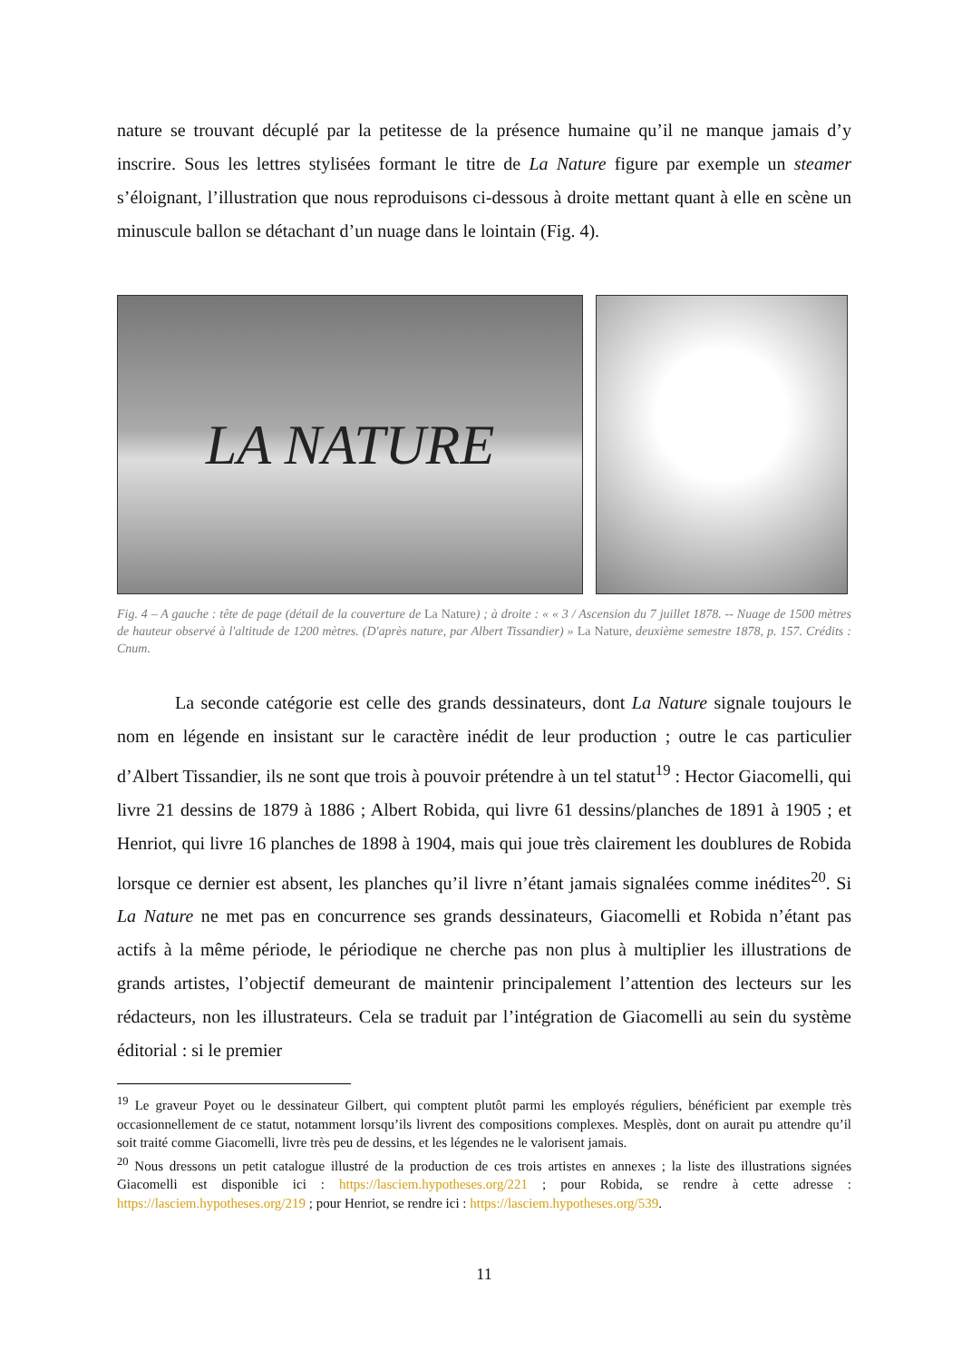nature se trouvant décuplé par la petitesse de la présence humaine qu’il ne manque jamais d’y inscrire. Sous les lettres stylisées formant le titre de La Nature figure par exemple un steamer s’éloignant, l’illustration que nous reproduisons ci-dessous à droite mettant quant à elle en scène un minuscule ballon se détachant d’un nuage dans le lointain (Fig. 4).
LA NATURE
Fig. 4 – A gauche : tête de page (détail de la couverture de La Nature) ; à droite : « « 3 / Ascension du 7 juillet 1878. -- Nuage de 1500 mètres de hauteur observé à l'altitude de 1200 mètres. (D'après nature, par Albert Tissandier) » La Nature, deuxième semestre 1878, p. 157. Crédits : Cnum.
La seconde catégorie est celle des grands dessinateurs, dont La Nature signale toujours le nom en légende en insistant sur le caractère inédit de leur production ; outre le cas particulier d’Albert Tissandier, ils ne sont que trois à pouvoir prétendre à un tel statut<sup>19</sup> : Hector Giacomelli, qui livre 21 dessins de 1879 à 1886 ; Albert Robida, qui livre 61 dessins/planches de 1891 à 1905 ; et Henriot, qui livre 16 planches de 1898 à 1904, mais qui joue très clairement les doublures de Robida lorsque ce dernier est absent, les planches qu’il livre n’étant jamais signalées comme inédites<sup>20</sup>. Si La Nature ne met pas en concurrence ses grands dessinateurs, Giacomelli et Robida n’étant pas actifs à la même période, le périodique ne cherche pas non plus à multiplier les illustrations de grands artistes, l’objectif demeurant de maintenir principalement l’attention des lecteurs sur les rédacteurs, non les illustrateurs. Cela se traduit par l’intégration de Giacomelli au sein du système éditorial : si le premier
<sup>19</sup> Le graveur Poyet ou le dessinateur Gilbert, qui comptent plutôt parmi les employés réguliers, bénéficient par exemple très occasionnellement de ce statut, notamment lorsqu’ils livrent des compositions complexes. Mesplès, dont on aurait pu attendre qu’il soit traité comme Giacomelli, livre très peu de dessins, et les légendes ne le valorisent jamais.
<sup>20</sup> Nous dressons un petit catalogue illustré de la production de ces trois artistes en annexes ; la liste des illustrations signées Giacomelli est disponible ici : https://lasciem.hypotheses.org/221 ; pour Robida, se rendre à cette adresse : https://lasciem.hypotheses.org/219 ; pour Henriot, se rendre ici : https://lasciem.hypotheses.org/539.
11